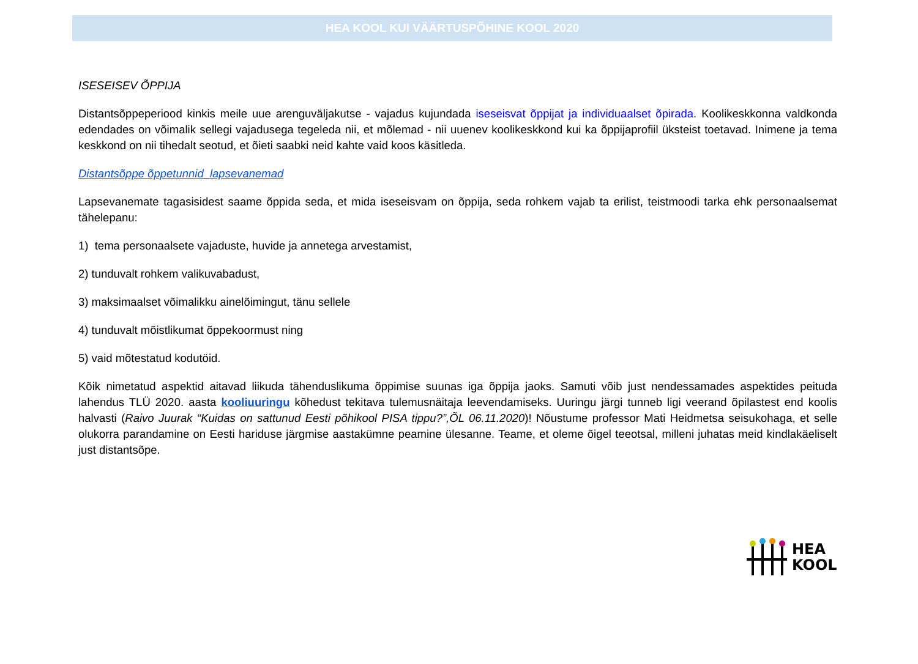HEA KOOL KUI VÄÄRTUSPÕHINE KOOL 2020
ISESEISEV ÕPPIJA
Distantsõppeperiood kinkis meile uue arenguväljakutse - vajadus kujundada iseseisvat õppijat ja individuaalset õpirada. Koolikeskkonna valdkonda edendades on võimalik sellegi vajadusega tegeleda nii, et mõlemad - nii uuenev koolikeskkond kui ka õppijaprofiil üksteist toetavad. Inimene ja tema keskkond on nii tihedalt seotud, et õieti saabki neid kahte vaid koos käsitleda.
Distantsõppe õppetunnid_lapsevanemad
Lapsevanemate tagasisidest saame õppida seda, et mida iseseisvam on õppija, seda rohkem vajab ta erilist, teistmoodi tarka ehk personaalsemat tähelepanu:
1) tema personaalsete vajaduste, huvide ja annetega arvestamist,
2) tunduvalt rohkem valikuvabadust,
3) maksimaalset võimalikku ainelõimingut, tänu sellele
4) tunduvalt mõistlikumat õppekoormust ning
5) vaid mõtestatud kodutöid.
Kõik nimetatud aspektid aitavad liikuda tähenduslikuma õppimise suunas iga õppija jaoks. Samuti võib just nendessamades aspektides peituda lahendus TLÜ 2020. aasta kooliuuringu kõhedust tekitava tulemusnäitaja leevendamiseks. Uuringu järgi tunneb ligi veerand õpilastest end koolis halvasti (Raivo Juurak “Kuidas on sattunud Eesti põhikool PISA tippu?”,ÕL 06.11.2020)! Nõustume professor Mati Heidmetsa seisukohaga, et selle olukorra parandamine on Eesti hariduse järgmise aastakümne peamine ülesanne. Teame, et oleme õigel teeotsal, milleni juhatas meid kindlakäeliselt just distantsõpe.
HEA
KOOL